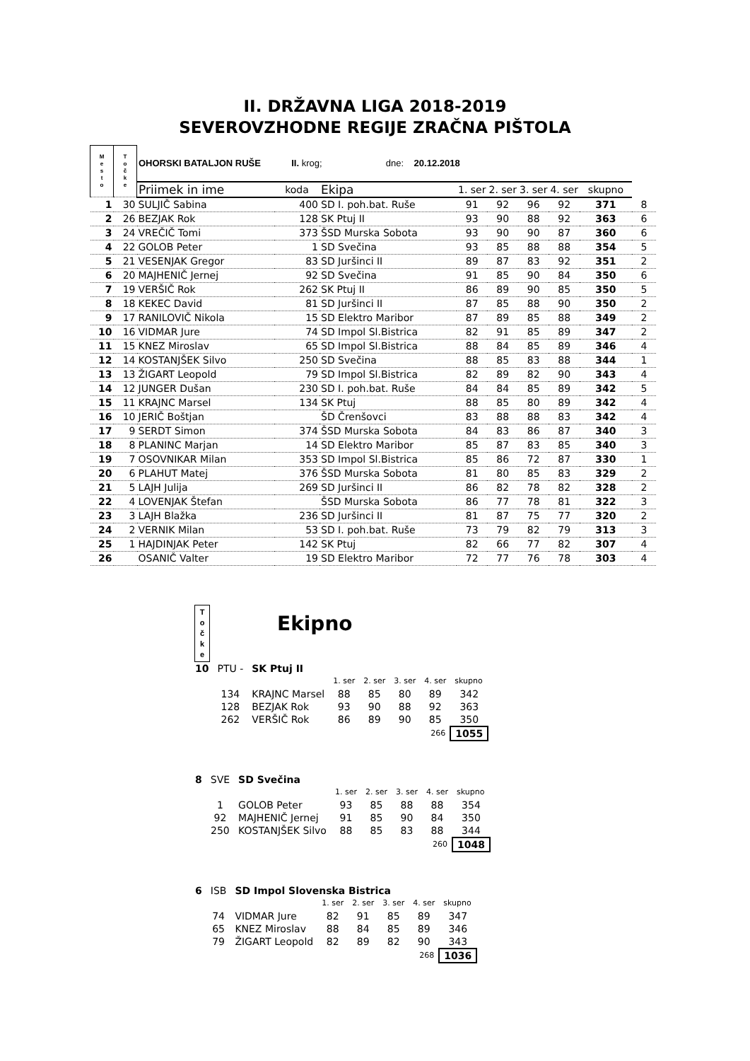II. DRŽAVNA LIGA 2018-2019
SEVEROVZHODNE REGIJE ZRAČNA PIŠTOLA
| M e s t o | T o č k e | OHORSKI BATALJON RUŠE II. krog; dne: 20.12.2018 | | | | | | | | |
| | | Priimek in ime | koda | Ekipa | 1. ser | 2. ser | 3. ser | 4. ser | skupno | |
| 1 | 30 | SULJIČ Sabina | 400 | SD I. poh.bat. Ruše | 91 | 92 | 96 | 92 | 371 | 8 |
| 2 | 26 | BEZJAK Rok | 128 | SK Ptuj II | 93 | 90 | 88 | 92 | 363 | 6 |
| 3 | 24 | VREČIČ Tomi | 373 | ŠSD Murska Sobota | 93 | 90 | 90 | 87 | 360 | 6 |
| 4 | 22 | GOLOB Peter | 1 | SD Svečina | 93 | 85 | 88 | 88 | 354 | 5 |
| 5 | 21 | VESENJAK Gregor | 83 | SD Juršinci II | 89 | 87 | 83 | 92 | 351 | 2 |
| 6 | 20 | MAJHENIČ Jernej | 92 | SD Svečina | 91 | 85 | 90 | 84 | 350 | 6 |
| 7 | 19 | VERŠIČ Rok | 262 | SK Ptuj II | 86 | 89 | 90 | 85 | 350 | 5 |
| 8 | 18 | KEKEC David | 81 | SD Juršinci II | 87 | 85 | 88 | 90 | 350 | 2 |
| 9 | 17 | RANILOVIČ Nikola | 15 | SD Elektro Maribor | 87 | 89 | 85 | 88 | 349 | 2 |
| 10 | 16 | VIDMAR Jure | 74 | SD Impol Sl.Bistrica | 82 | 91 | 85 | 89 | 347 | 2 |
| 11 | 15 | KNEZ Miroslav | 65 | SD Impol Sl.Bistrica | 88 | 84 | 85 | 89 | 346 | 4 |
| 12 | 14 | KOSTANJŠEK Silvo | 250 | SD Svečina | 88 | 85 | 83 | 88 | 344 | 1 |
| 13 | 13 | ŽIGART Leopold | 79 | SD Impol Sl.Bistrica | 82 | 89 | 82 | 90 | 343 | 4 |
| 14 | 12 | JUNGER Dušan | 230 | SD I. poh.bat. Ruše | 84 | 84 | 85 | 89 | 342 | 5 |
| 15 | 11 | KRAJNC Marsel | 134 | SK Ptuj | 88 | 85 | 80 | 89 | 342 | 4 |
| 16 | 10 | JERIČ Boštjan | | ŠD Črenšovci | 83 | 88 | 88 | 83 | 342 | 4 |
| 17 | 9 | SERDT Simon | 374 | ŠSD Murska Sobota | 84 | 83 | 86 | 87 | 340 | 3 |
| 18 | 8 | PLANINC Marjan | 14 | SD Elektro Maribor | 85 | 87 | 83 | 85 | 340 | 3 |
| 19 | 7 | OSOVNIKAR Milan | 353 | SD Impol Sl.Bistrica | 85 | 86 | 72 | 87 | 330 | 1 |
| 20 | 6 | PLAHUT Matej | 376 | ŠSD Murska Sobota | 81 | 80 | 85 | 83 | 329 | 2 |
| 21 | 5 | LAJH Julija | 269 | SD Juršinci II | 86 | 82 | 78 | 82 | 328 | 2 |
| 22 | 4 | LOVENJAK Štefan | | ŠSD Murska Sobota | 86 | 77 | 78 | 81 | 322 | 3 |
| 23 | 3 | LAJH Blažka | 236 | SD Juršinci II | 81 | 87 | 75 | 77 | 320 | 2 |
| 24 | 2 | VERNIK Milan | 53 | SD I. poh.bat. Ruše | 73 | 79 | 82 | 79 | 313 | 3 |
| 25 | 1 | HAJDINJAK Peter | 142 | SK Ptuj | 82 | 66 | 77 | 82 | 307 | 4 |
| 26 | | OSANIČ Valter | 19 | SD Elektro Maribor | 72 | 77 | 76 | 78 | 303 | 4 |
T
o
č
k
e
Ekipno
| 10 | PTU - | SK Ptuj II | | | | | |
| | | | 1. ser | 2. ser | 3. ser | 4. ser | skupno |
| | 134 | KRAJNC Marsel | 88 | 85 | 80 | 89 | 342 |
| | 128 | BEZJAK Rok | 93 | 90 | 88 | 92 | 363 |
| | 262 | VERŠIČ Rok | 86 | 89 | 90 | 85 | 350 |
| 266 | | | | | | | 1055 |
| 8 | SVE | SD Svečina | | | | | |
| | | | 1. ser | 2. ser | 3. ser | 4. ser | skupno |
| | 1 | GOLOB Peter | 93 | 85 | 88 | 88 | 354 |
| | 92 | MAJHENIČ Jernej | 91 | 85 | 90 | 84 | 350 |
| | 250 | KOSTANJŠEK Silvo | 88 | 85 | 83 | 88 | 344 |
| 260 | | | | | | | 1048 |
| 6 | ISB | SD Impol Slovenska Bistrica | | | | | |
| | | | 1. ser | 2. ser | 3. ser | 4. ser | skupno |
| | 74 | VIDMAR Jure | 82 | 91 | 85 | 89 | 347 |
| | 65 | KNEZ Miroslav | 88 | 84 | 85 | 89 | 346 |
| | 79 | ŽIGART Leopold | 82 | 89 | 82 | 90 | 343 |
| 268 | | | | | | | 1036 |